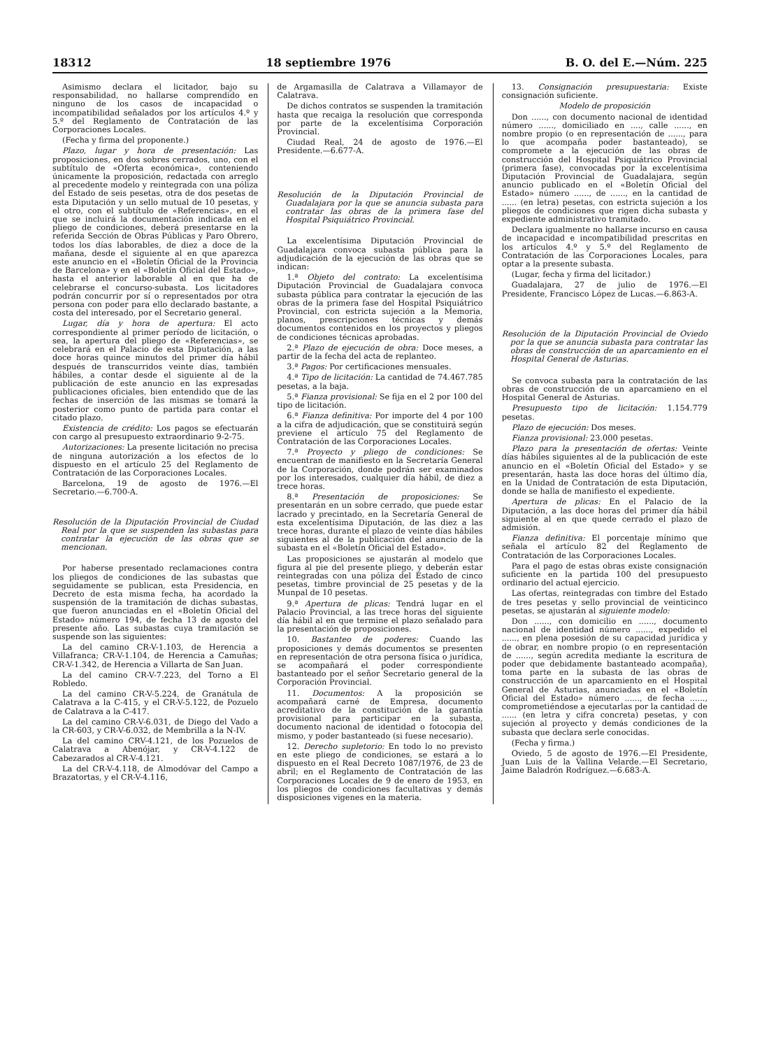18312 18 septiembre 1976 B. O. del E.—Núm. 225
Asimismo declara el licitador, bajo su responsabilidad, no hallarse comprendido en ninguno de los casos de incapacidad o incompatibilidad señalados por los artículos 4.º y 5.º del Reglamento de Contratación de las Corporaciones Locales.
(Fecha y firma del proponente.)
Plazo, lugar y hora de presentación: Las proposiciones, en dos sobres cerrados, uno, con el subtítulo de «Oferta económica», conteniendo únicamente la proposición, redactada con arreglo al precedente modelo y reintegrada con una póliza del Estado de seis pesetas, otra de dos pesetas de esta Diputación y un sello mutual de 10 pesetas, y el otro, con el subtítulo de «Referencias», en el que se incluirá la documentación indicada en el pliego de condiciones, deberá presentarse en la referida Sección de Obras Públicas y Paro Obrero, todos los días laborables, de diez a doce de la mañana, desde el siguiente al en que aparezca este anuncio en el «Boletín Oficial de la Provincia de Barcelona» y en el «Boletín Oficial del Estado», hasta el anterior laborable al en que ha de celebrarse el concurso-subasta. Los licitadores podrán concurrir por sí o representados por otra persona con poder para ello declarado bastante, a costa del interesado, por el Secretario general.
Lugar, día y hora de apertura: El acto correspondiente al primer período de licitación, o sea, la apertura del pliego de «Referencias», se celebrará en el Palacio de esta Diputación, a las doce horas quince minutos del primer día hábil después de transcurridos veinte días, también hábiles, a contar desde el siguiente al de la publicación de este anuncio en las expresadas publicaciones oficiales, bien entendido que de las fechas de inserción de las mismas se tomará la posterior como punto de partida para contar el citado plazo.
Existencia de crédito: Los pagos se efectuarán con cargo al presupuesto extraordinario 9-2-75.
Autorizaciones: La presente licitación no precisa de ninguna autorización a los efectos de lo dispuesto en el artículo 25 del Reglamento de Contratación de las Corporaciones Locales.
Barcelona, 19 de agosto de 1976.—El Secretario.—6.700-A.
Resolución de la Diputación Provincial de Ciudad Real por la que se suspenden las subastas para contratar la ejecución de las obras que se mencionan.
Por haberse presentado reclamaciones contra los pliegos de condiciones de las subastas que seguidamente se publican, esta Presidencia, en Decreto de esta misma fecha, ha acordado la suspensión de la tramitación de dichas subastas, que fueron anunciadas en el «Boletín Oficial del Estado» número 194, de fecha 13 de agosto del presente año. Las subastas cuya tramitación se suspende son las siguientes:
La del camino CR-V-1.103, de Herencia a Villafranca; CR-V-1.104, de Herencia a Camuñas; CR-V-1.342, de Herencia a Villarta de San Juan.
La del camino CR-V-7.223, del Torno a El Robledo.
La del camino CR-V-5.224, de Granátula de Calatrava a la C-415, y el CR-V-5.122, de Pozuelo de Calatrava a la C-417.
La del camino CR-V-6.031, de Diego del Vado a la CR-603, y CR-V-6.032, de Membrilla a la N-IV.
La del camino CRV-4.121, de los Pozuelos de Calatrava a Abenójar, y CR-V-4.122 de Cabezarados al CR-V-4.121.
La del CR-V-4.118, de Almodóvar del Campo a Brazatortas, y el CR-V-4.116,
de Argamasilla de Calatrava a Villamayor de Calatrava.
De dichos contratos se suspenden la tramitación hasta que recaiga la resolución que corresponda por parte de la excelentísima Corporación Provincial.
Ciudad Real, 24 de agosto de 1976.—El Presidente.—6.677-A.
Resolución de la Diputación Provincial de Guadalajara por la que se anuncia subasta para contratar las obras de la primera fase del Hospital Psiquiátrico Provincial.
La excelentísima Diputación Provincial de Guadalajara convoca subasta pública para la adjudicación de la ejecución de las obras que se indican:
1.ª Objeto del contrato: La excelentísima Diputación Provincial de Guadalajara convoca subasta pública para contratar la ejecución de las obras de la primera fase del Hospital Psiquiátrico Provincial, con estricta sujeción a la Memoria, planos, prescripciones técnicas y demás documentos contenidos en los proyectos y pliegos de condiciones técnicas aprobadas.
2.ª Plazo de ejecución de obra: Doce meses, a partir de la fecha del acta de replanteo.
3.ª Pagos: Por certificaciones mensuales.
4.ª Tipo de licitación: La cantidad de 74.467.785 pesetas, a la baja.
5.ª Fianza provisional: Se fija en el 2 por 100 del tipo de licitación.
6.ª Fianza definitiva: Por importe del 4 por 100 a la cifra de adjudicación, que se constituirá según previene el artículo 75 del Reglamento de Contratación de las Corporaciones Locales.
7.ª Proyecto y pliego de condiciones: Se encuentran de manifiesto en la Secretaría General de la Corporación, donde podrán ser examinados por los interesados, cualquier día hábil, de diez a trece horas.
8.ª Presentación de proposiciones: Se presentarán en un sobre cerrado, que puede estar lacrado y precintado, en la Secretaría General de esta excelentísima Diputación, de las diez a las trece horas, durante el plazo de veinte días hábiles siguientes al de la publicación del anuncio de la subasta en el «Boletín Oficial del Estado».
Las proposiciones se ajustarán al modelo que figura al pie del presente pliego, y deberán estar reintegradas con una póliza del Estado de cinco pesetas, timbre provincial de 25 pesetas y de la Munpal de 10 pesetas.
9.ª Apertura de plicas: Tendrá lugar en el Palacio Provincial, a las trece horas del siguiente día hábil al en que termine el plazo señalado para la presentación de proposiciones.
10. Bastanteo de poderes: Cuando las proposiciones y demás documentos se presenten en representación de otra persona física o jurídica, se acompañará el poder correspondiente bastanteado por el señor Secretario general de la Corporación Provincial.
11. Documentos: A la proposición se acompañará carné de Empresa, documento acreditativo de la constitución de la garantía provisional para participar en la subasta, documento nacional de identidad o fotocopia del mismo, y poder bastanteado (si fuese necesario).
12. Derecho supletorio: En todo lo no previsto en este pliego de condiciones, se estará a lo dispuesto en el Real Decreto 1087/1976, de 23 de abril; en el Reglamento de Contratación de las Corporaciones Locales de 9 de enero de 1953, en los pliegos de condiciones facultativas y demás disposiciones vigenes en la materia.
13. Consignación presupuestaria: Existe consignación suficiente.
Modelo de proposición
Don ......, con documento nacional de identidad número ......, domiciliado en ...., calle ......, en nombre propio (o en representación de ......, para lo que acompaña poder bastanteado), se compromete a la ejecución de las obras de construcción del Hospital Psiquiátrico Provincial (primera fase), convocadas por la excelentísima Diputación Provincial de Guadalajara, según anuncio publicado en el «Boletín Oficial del Estado» número ......, de ......, en la cantidad de ...... (en letra) pesetas, con estricta sujeción a los pliegos de condiciones que rigen dicha subasta y expediente administrativo tramitado.
Declara igualmente no hallarse incurso en causa de incapacidad e incompatibilidad prescritas en los artículos 4.º y 5.º del Reglamento de Contratación de las Corporaciones Locales, para optar a la presente subasta.
(Lugar, fecha y firma del licitador.)
Guadalajara, 27 de julio de 1976.—El Presidente, Francisco López de Lucas.—6.863-A.
Resolución de la Diputación Provincial de Oviedo por la que se anuncia subasta para contratar las obras de construcción de un aparcamiento en el Hospital General de Asturias.
Se convoca subasta para la contratación de las obras de construcción de un aparcamieno en el Hospital General de Asturias.
Presupuesto tipo de licitación: 1.154.779 pesetas.
Plazo de ejecución: Dos meses.
Fianza provisional: 23.000 pesetas.
Plazo para la presentación de ofertas: Veinte días hábiles siguientes al de la publicación de este anuncio en el «Boletín Oficial del Estado» y se presentarán, hasta las doce horas del último día, en la Unidad de Contratación de esta Diputación, donde se halla de manifiesto el expediente.
Apertura de plicas: En el Palacio de la Diputación, a las doce horas del primer día hábil siguiente al en que quede cerrado el plazo de admisión.
Fianza definitiva: El porcentaje mínimo que señala el artículo 82 del Reglamento de Contratación de las Corporaciones Locales.
Para el pago de estas obras existe consignación suficiente en la partida 100 del presupuesto ordinario del actual ejercicio.
Las ofertas, reintegradas con timbre del Estado de tres pesetas y sello provincial de veinticinco pesetas, se ajustarán al siguiente modelo:
Don ......, con domicilio en ......, documento nacional de identidad número ......, expedido el ......, en plena posesión de su capacidad jurídica y de obrar, en nombre propio (o en representación de ......, según acredita mediante la escritura de poder que debidamente bastanteado acompaña), toma parte en la subasta de las obras de construcción de un aparcamiento en el Hospital General de Asturias, anunciadas en el «Boletín Oficial del Estado» número ......, de fecha ......, comprometiéndose a ejecutarlas por la cantidad de ...... (en letra y cifra concreta) pesetas, y con sujeción al proyecto y demás condiciones de la subasta que declara serle conocidas.
(Fecha y firma.)
Oviedo, 5 de agosto de 1976.—El Presidente, Juan Luis de la Vallina Velarde.—El Secretario, Jaime Baladrón Rodríguez.—6.683-A.